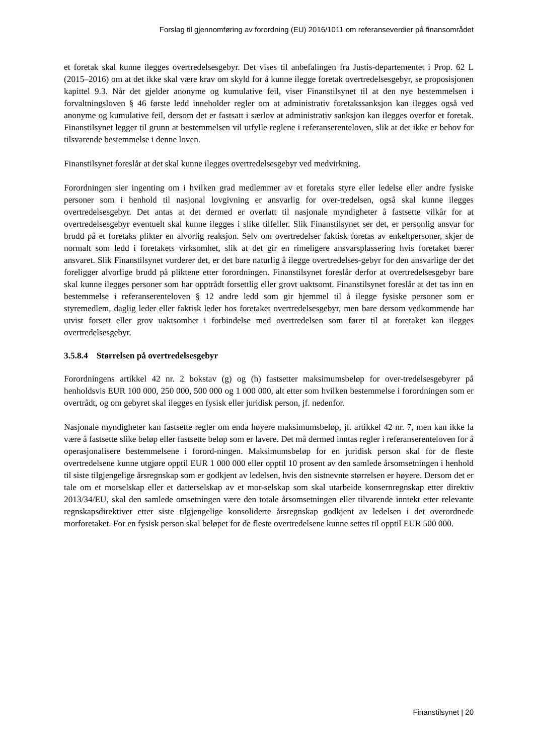Forslag til gjennomføring av forordning (EU) 2016/1011 om referanseverdier på finansområdet
et foretak skal kunne ilegges overtredelsesgebyr. Det vises til anbefalingen fra Justis-departementet i Prop. 62 L (2015–2016) om at det ikke skal være krav om skyld for å kunne ilegge foretak overtredelsesgebyr, se proposisjonen kapittel 9.3. Når det gjelder anonyme og kumulative feil, viser Finanstilsynet til at den nye bestemmelsen i forvaltningsloven § 46 første ledd inneholder regler om at administrativ foretakssanksjon kan ilegges også ved anonyme og kumulative feil, dersom det er fastsatt i særlov at administrativ sanksjon kan ilegges overfor et foretak. Finanstilsynet legger til grunn at bestemmelsen vil utfylle reglene i referanserenteloven, slik at det ikke er behov for tilsvarende bestemmelse i denne loven.
Finanstilsynet foreslår at det skal kunne ilegges overtredelsesgebyr ved medvirkning.
Forordningen sier ingenting om i hvilken grad medlemmer av et foretaks styre eller ledelse eller andre fysiske personer som i henhold til nasjonal lovgivning er ansvarlig for over-tredelsen, også skal kunne ilegges overtredelsesgebyr. Det antas at det dermed er overlatt til nasjonale myndigheter å fastsette vilkår for at overtredelsesgebyr eventuelt skal kunne ilegges i slike tilfeller. Slik Finanstilsynet ser det, er personlig ansvar for brudd på et foretaks plikter en alvorlig reaksjon. Selv om overtredelser faktisk foretas av enkeltpersoner, skjer de normalt som ledd i foretakets virksomhet, slik at det gir en rimeligere ansvarsplassering hvis foretaket bærer ansvaret. Slik Finanstilsynet vurderer det, er det bare naturlig å ilegge overtredelses-gebyr for den ansvarlige der det foreligger alvorlige brudd på pliktene etter forordningen. Finanstilsynet foreslår derfor at overtredelsesgebyr bare skal kunne ilegges personer som har opptrådt forsettlig eller grovt uaktsomt. Finanstilsynet foreslår at det tas inn en bestemmelse i referanserenteloven § 12 andre ledd som gir hjemmel til å ilegge fysiske personer som er styremedlem, daglig leder eller faktisk leder hos foretaket overtredelsesgebyr, men bare dersom vedkommende har utvist forsett eller grov uaktsomhet i forbindelse med overtredelsen som fører til at foretaket kan ilegges overtredelsesgebyr.
3.5.8.4 Størrelsen på overtredelsesgebyr
Forordningens artikkel 42 nr. 2 bokstav (g) og (h) fastsetter maksimumsbeløp for over-tredelsesgebyrer på henholdsvis EUR 100 000, 250 000, 500 000 og 1 000 000, alt etter som hvilken bestemmelse i forordningen som er overtrådt, og om gebyret skal ilegges en fysisk eller juridisk person, jf. nedenfor.
Nasjonale myndigheter kan fastsette regler om enda høyere maksimumsbeløp, jf. artikkel 42 nr. 7, men kan ikke la være å fastsette slike beløp eller fastsette beløp som er lavere. Det må dermed inntas regler i referanserenteloven for å operasjonalisere bestemmelsene i forord-ningen. Maksimumsbeløp for en juridisk person skal for de fleste overtredelsene kunne utgjøre opptil EUR 1 000 000 eller opptil 10 prosent av den samlede årsomsetningen i henhold til siste tilgjengelige årsregnskap som er godkjent av ledelsen, hvis den sistnevnte størrelsen er høyere. Dersom det er tale om et morselskap eller et datterselskap av et mor-selskap som skal utarbeide konsernregnskap etter direktiv 2013/34/EU, skal den samlede omsetningen være den totale årsomsetningen eller tilvarende inntekt etter relevante regnskapsdirektiver etter siste tilgjengelige konsoliderte årsregnskap godkjent av ledelsen i det overordnede morforetaket. For en fysisk person skal beløpet for de fleste overtredelsene kunne settes til opptil EUR 500 000.
Finanstilsynet | 20